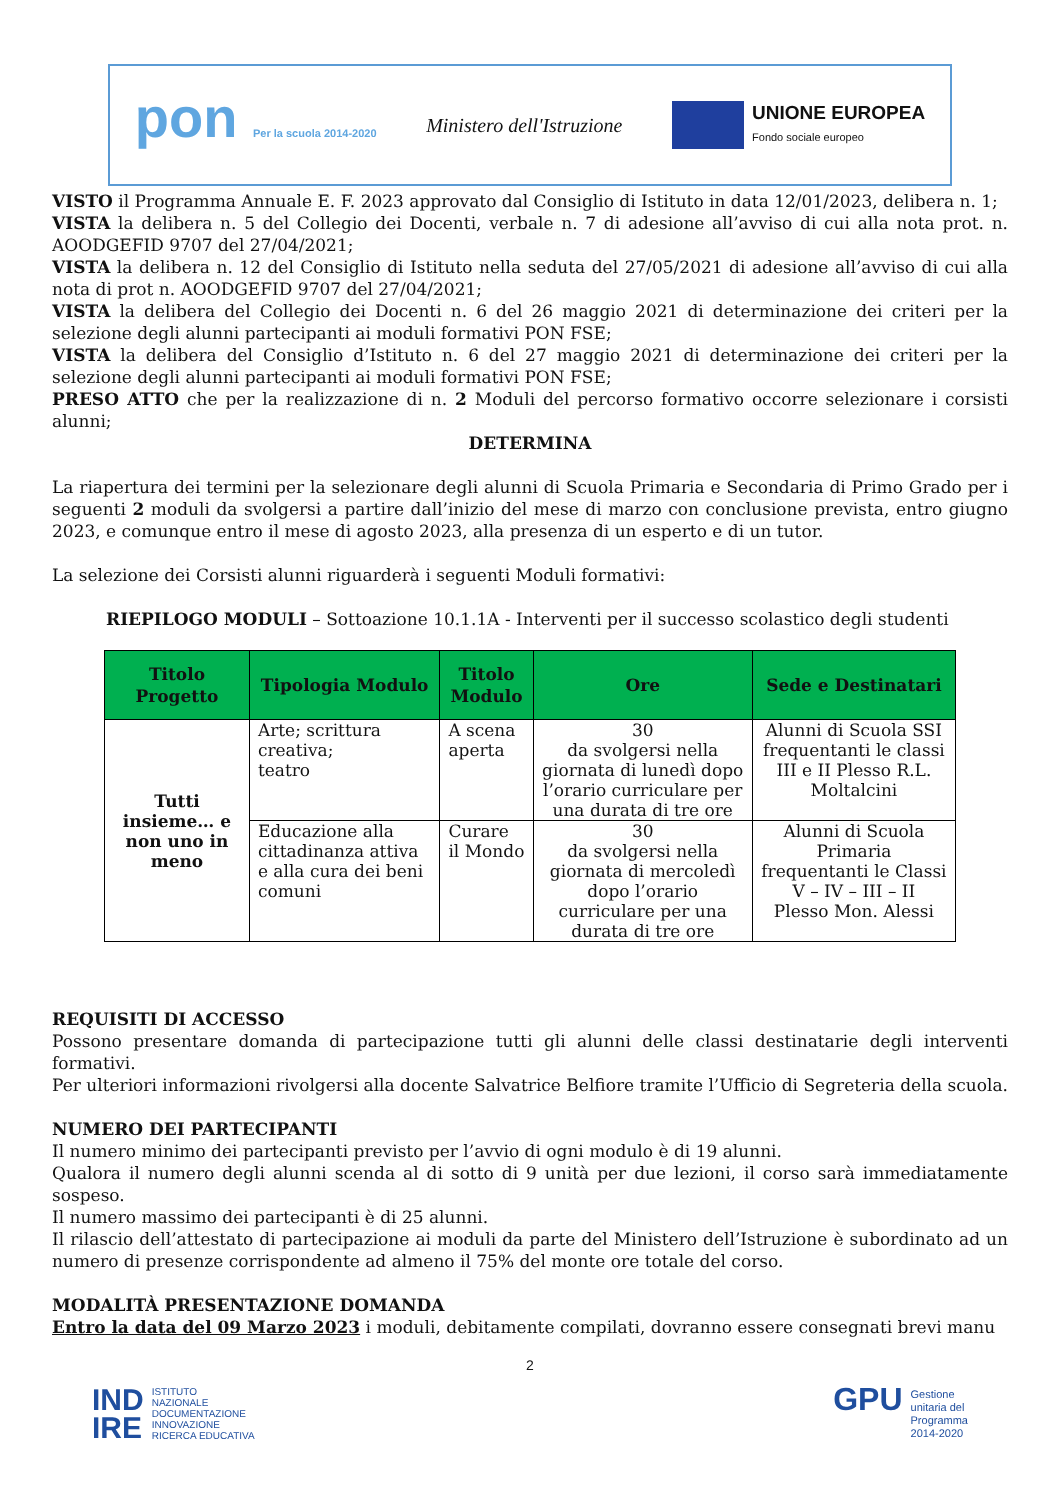pon Per la scuola 2014-2020
Ministero dell'Istruzione
UNIONE EUROPEA
Fondo sociale europeo
VISTO il Programma Annuale E. F. 2023 approvato dal Consiglio di Istituto in data 12/01/2023, delibera n. 1;
VISTA la delibera n. 5 del Collegio dei Docenti, verbale n. 7 di adesione all’avviso di cui alla nota prot. n. AOODGEFID 9707 del 27/04/2021;
VISTA la delibera n. 12 del Consiglio di Istituto nella seduta del 27/05/2021 di adesione all’avviso di cui alla nota di prot n. AOODGEFID 9707 del 27/04/2021;
VISTA la delibera del Collegio dei Docenti n. 6 del 26 maggio 2021 di determinazione dei criteri per la selezione degli alunni partecipanti ai moduli formativi PON FSE;
VISTA la delibera del Consiglio d’Istituto n. 6 del 27 maggio 2021 di determinazione dei criteri per la selezione degli alunni partecipanti ai moduli formativi PON FSE;
PRESO ATTO che per la realizzazione di n. 2 Moduli del percorso formativo occorre selezionare i corsisti alunni;
DETERMINA
La riapertura dei termini per la selezionare degli alunni di Scuola Primaria e Secondaria di Primo Grado per i seguenti 2 moduli da svolgersi a partire dall’inizio del mese di marzo con conclusione prevista, entro giugno 2023, e comunque entro il mese di agosto 2023, alla presenza di un esperto e di un tutor.
La selezione dei Corsisti alunni riguarderà i seguenti Moduli formativi:
RIEPILOGO MODULI – Sottoazione 10.1.1A - Interventi per il successo scolastico degli studenti
| Titolo Progetto | Tipologia Modulo | Titolo Modulo | Ore | Sede e Destinatari |
| --- | --- | --- | --- | --- |
| Tutti insieme… e non uno in meno | Arte; scrittura creativa; teatro | A scena aperta | 30 da svolgersi nella giornata di lunedì dopo l’orario curriculare per una durata di tre ore | Alunni di Scuola SSI frequentanti le classi III e II Plesso R.L. Moltalcini |
| | Educazione alla cittadinanza attiva e alla cura dei beni comuni | Curare il Mondo | 30 da svolgersi nella giornata di mercoledì dopo l’orario curriculare per una durata di tre ore | Alunni di Scuola Primaria frequentanti le Classi V – IV – III – II Plesso Mon. Alessi |
REQUISITI DI ACCESSO
Possono presentare domanda di partecipazione tutti gli alunni delle classi destinatarie degli interventi formativi.
Per ulteriori informazioni rivolgersi alla docente Salvatrice Belfiore tramite l’Ufficio di Segreteria della scuola.
NUMERO DEI PARTECIPANTI
Il numero minimo dei partecipanti previsto per l’avvio di ogni modulo è di 19 alunni.
Qualora il numero degli alunni scenda al di sotto di 9 unità per due lezioni, il corso sarà immediatamente sospeso.
Il numero massimo dei partecipanti è di 25 alunni.
Il rilascio dell’attestato di partecipazione ai moduli da parte del Ministero dell’Istruzione è subordinato ad un numero di presenze corrispondente ad almeno il 75% del monte ore totale del corso.
MODALITÀ PRESENTAZIONE DOMANDA
Entro la data del 09 Marzo 2023 i moduli, debitamente compilati, dovranno essere consegnati brevi manu
2
IND
IRE ISTITUTO
NAZIONALE
DOCUMENTAZIONE
INNOVAZIONE
RICERCA EDUCATIVA
GPU Gestione
unitaria del
Programma
2014-2020